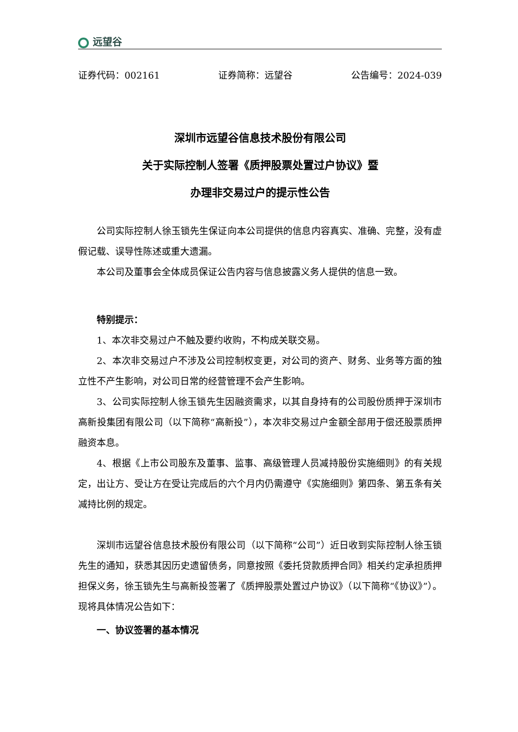远望谷
证券代码：002161 证券简称：远望谷 公告编号：2024-039
深圳市远望谷信息技术股份有限公司
关于实际控制人签署《质押股票处置过户协议》暨
办理非交易过户的提示性公告
公司实际控制人徐玉锁先生保证向本公司提供的信息内容真实、准确、完整，没有虚假记载、误导性陈述或重大遗漏。
本公司及董事会全体成员保证公告内容与信息披露义务人提供的信息一致。
特别提示：
1、本次非交易过户不触及要约收购，不构成关联交易。
2、本次非交易过户不涉及公司控制权变更，对公司的资产、财务、业务等方面的独立性不产生影响，对公司日常的经营管理不会产生影响。
3、公司实际控制人徐玉锁先生因融资需求，以其自身持有的公司股份质押于深圳市高新投集团有限公司（以下简称“高新投”），本次非交易过户金额全部用于偿还股票质押融资本息。
4、根据《上市公司股东及董事、监事、高级管理人员减持股份实施细则》的有关规定，出让方、受让方在受让完成后的六个月内仍需遵守《实施细则》第四条、第五条有关减持比例的规定。
深圳市远望谷信息技术股份有限公司（以下简称“公司”）近日收到实际控制人徐玉锁先生的通知，获悉其因历史遗留债务，同意按照《委托贷款质押合同》相关约定承担质押担保义务，徐玉锁先生与高新投签署了《质押股票处置过户协议》（以下简称“《协议》”）。现将具体情况公告如下：
一、协议签署的基本情况